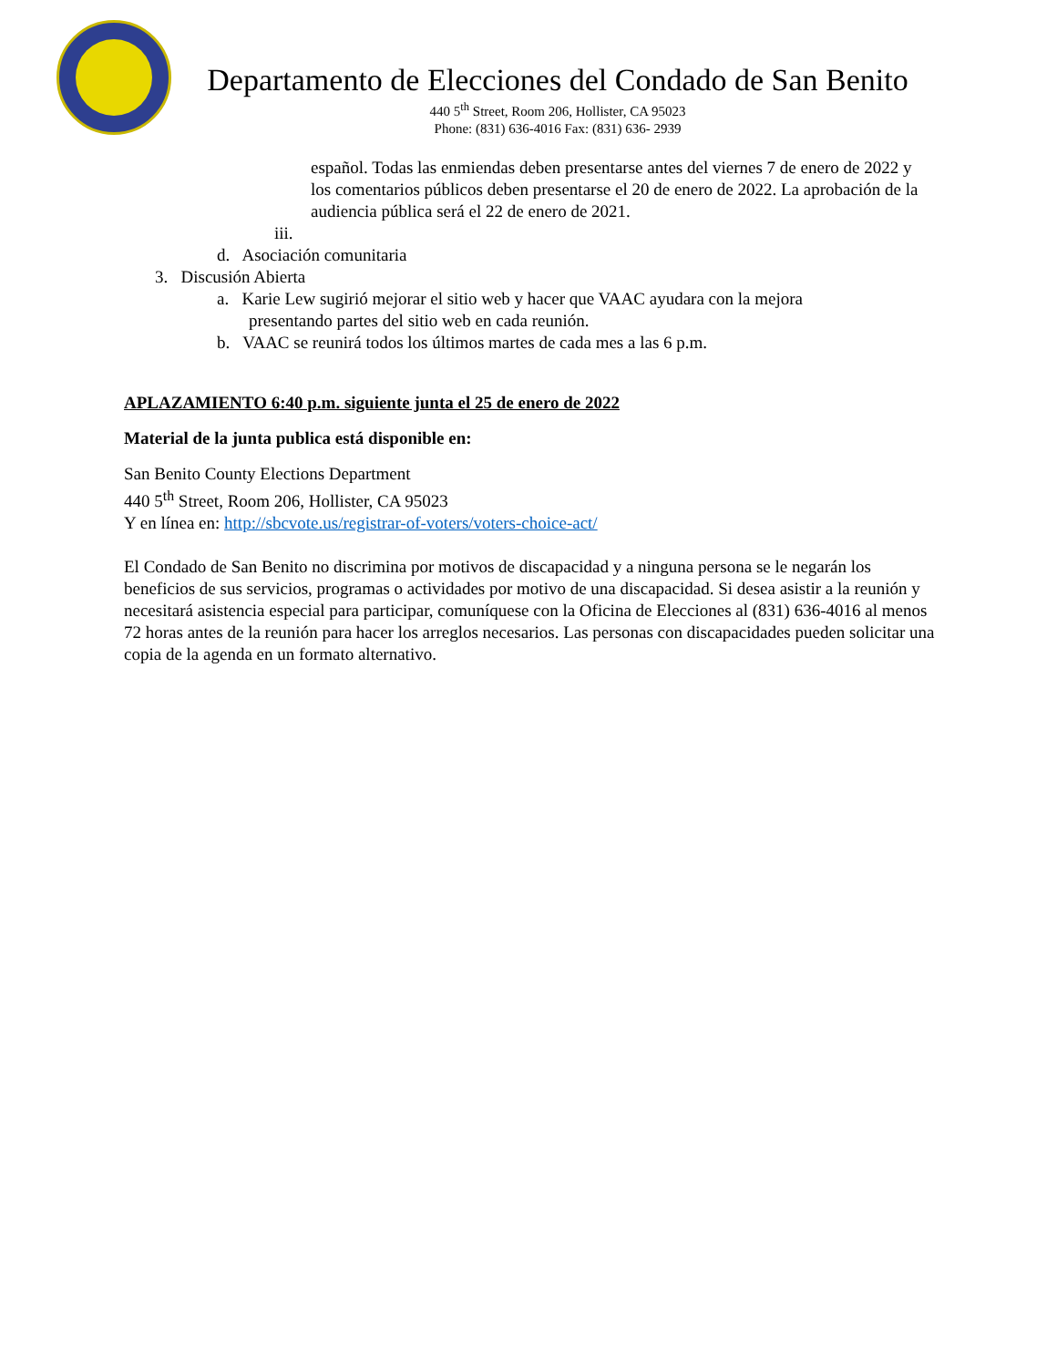Departamento de Elecciones del Condado de San Benito
440 5<sup>th</sup> Street, Room 206, Hollister, CA 95023
Phone: (831) 636-4016 Fax: (831) 636- 2939
español. Todas las enmiendas deben presentarse antes del viernes 7 de enero de 2022 y los comentarios públicos deben presentarse el 20 de enero de 2022. La aprobación de la audiencia pública será el 22 de enero de 2021.
iii.
d. Asociación comunitaria
3. Discusión Abierta
a. Karie Lew sugirió mejorar el sitio web y hacer que VAAC ayudara con la mejora presentando partes del sitio web en cada reunión.
b. VAAC se reunirá todos los últimos martes de cada mes a las 6 p.m.
APLAZAMIENTO 6:40 p.m. siguiente junta el 25 de enero de 2022
Material de la junta publica está disponible en:
San Benito County Elections Department
440 5<sup>th</sup> Street, Room 206, Hollister, CA 95023
Y en línea en: http://sbcvote.us/registrar-of-voters/voters-choice-act/
El Condado de San Benito no discrimina por motivos de discapacidad y a ninguna persona se le negarán los beneficios de sus servicios, programas o actividades por motivo de una discapacidad. Si desea asistir a la reunión y necesitará asistencia especial para participar, comuníquese con la Oficina de Elecciones al (831) 636-4016 al menos 72 horas antes de la reunión para hacer los arreglos necesarios. Las personas con discapacidades pueden solicitar una copia de la agenda en un formato alternativo.